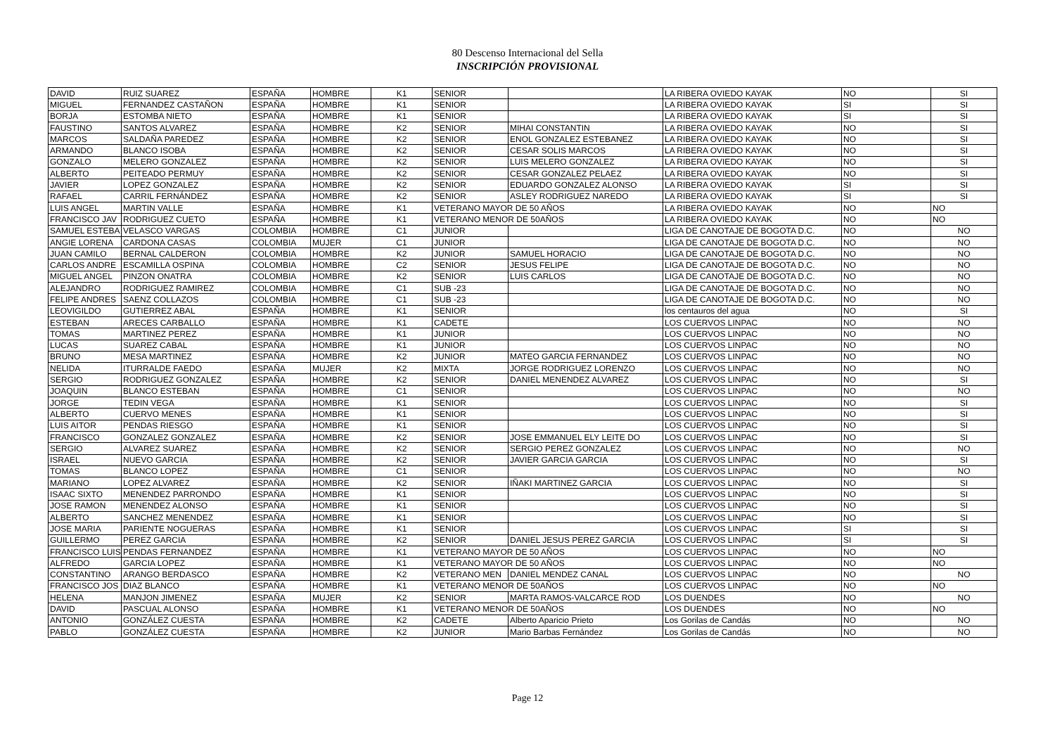80 Descenso Internacional del Sella
INSCRIPCIÓN PROVISIONAL
| DAVID | RUIZ SUAREZ | ESPAÑA | HOMBRE | K1 | SENIOR | | LA RIBERA OVIEDO KAYAK | NO | SI |
| MIGUEL | FERNANDEZ CASTAÑON | ESPAÑA | HOMBRE | K1 | SENIOR | | LA RIBERA OVIEDO KAYAK | SI | SI |
| BORJA | ESTOMBA NIETO | ESPAÑA | HOMBRE | K1 | SENIOR | | LA RIBERA OVIEDO KAYAK | SI | SI |
| FAUSTINO | SANTOS ALVAREZ | ESPAÑA | HOMBRE | K2 | SENIOR | MIHAI CONSTANTIN | LA RIBERA OVIEDO KAYAK | NO | SI |
| MARCOS | SALDAÑA PAREDEZ | ESPAÑA | HOMBRE | K2 | SENIOR | ENOL GONZALEZ ESTEBANEZ | LA RIBERA OVIEDO KAYAK | NO | SI |
| ARMANDO | BLANCO ISOBA | ESPAÑA | HOMBRE | K2 | SENIOR | CESAR SOLIS MARCOS | LA RIBERA OVIEDO KAYAK | NO | SI |
| GONZALO | MELERO GONZALEZ | ESPAÑA | HOMBRE | K2 | SENIOR | LUIS MELERO GONZALEZ | LA RIBERA OVIEDO KAYAK | NO | SI |
| ALBERTO | PEITEADO PERMUY | ESPAÑA | HOMBRE | K2 | SENIOR | CESAR GONZALEZ PELAEZ | LA RIBERA OVIEDO KAYAK | NO | SI |
| JAVIER | LOPEZ GONZALEZ | ESPAÑA | HOMBRE | K2 | SENIOR | EDUARDO GONZALEZ ALONSO | LA RIBERA OVIEDO KAYAK | SI | SI |
| RAFAEL | CARRIL FERNÁNDEZ | ESPAÑA | HOMBRE | K2 | SENIOR | ASLEY RODRIGUEZ NAREDO | LA RIBERA OVIEDO KAYAK | SI | SI |
| LUIS ANGEL | MARTIN VALLE | ESPAÑA | HOMBRE | K1 | VETERANO MAYOR DE 50 AÑOS | | LA RIBERA OVIEDO KAYAK | NO | NO |
| FRANCISCO JAV | RODRIGUEZ CUETO | ESPAÑA | HOMBRE | K1 | VETERANO MENOR DE 50AÑOS | | LA RIBERA OVIEDO KAYAK | NO | NO |
| SAMUEL ESTEBA | VELASCO VARGAS | COLOMBIA | HOMBRE | C1 | JUNIOR | | LIGA DE CANOTAJE DE BOGOTA D.C. | NO | NO |
| ANGIE LORENA | CARDONA CASAS | COLOMBIA | MUJER | C1 | JUNIOR | | LIGA DE CANOTAJE DE BOGOTA D.C. | NO | NO |
| JUAN CAMILO | BERNAL CALDERON | COLOMBIA | HOMBRE | K2 | JUNIOR | SAMUEL HORACIO | LIGA DE CANOTAJE DE BOGOTA D.C. | NO | NO |
| CARLOS ANDRE | ESCAMILLA OSPINA | COLOMBIA | HOMBRE | C2 | SENIOR | JESUS FELIPE | LIGA DE CANOTAJE DE BOGOTA D.C. | NO | NO |
| MIGUEL ANGEL | PINZON ONATRA | COLOMBIA | HOMBRE | K2 | SENIOR | LUIS CARLOS | LIGA DE CANOTAJE DE BOGOTA D.C. | NO | NO |
| ALEJANDRO | RODRIGUEZ RAMIREZ | COLOMBIA | HOMBRE | C1 | SUB -23 | | LIGA DE CANOTAJE DE BOGOTA D.C. | NO | NO |
| FELIPE ANDRES | SAENZ COLLAZOS | COLOMBIA | HOMBRE | C1 | SUB -23 | | LIGA DE CANOTAJE DE BOGOTA D.C. | NO | NO |
| LEOVIGILDO | GUTIERREZ ABAL | ESPAÑA | HOMBRE | K1 | SENIOR | | los centauros del agua | NO | SI |
| ESTEBAN | ARECES CARBALLO | ESPAÑA | HOMBRE | K1 | CADETE | | LOS CUERVOS LINPAC | NO | NO |
| TOMAS | MARTINEZ PEREZ | ESPAÑA | HOMBRE | K1 | JUNIOR | | LOS CUERVOS LINPAC | NO | NO |
| LUCAS | SUAREZ CABAL | ESPAÑA | HOMBRE | K1 | JUNIOR | | LOS CUERVOS LINPAC | NO | NO |
| BRUNO | MESA MARTINEZ | ESPAÑA | HOMBRE | K2 | JUNIOR | MATEO GARCIA FERNANDEZ | LOS CUERVOS LINPAC | NO | NO |
| NELIDA | ITURRALDE FAEDO | ESPAÑA | MUJER | K2 | MIXTA | JORGE RODRIGUEZ LORENZO | LOS CUERVOS LINPAC | NO | NO |
| SERGIO | RODRIGUEZ GONZALEZ | ESPAÑA | HOMBRE | K2 | SENIOR | DANIEL MENENDEZ ALVAREZ | LOS CUERVOS LINPAC | NO | SI |
| JOAQUIN | BLANCO ESTEBAN | ESPAÑA | HOMBRE | C1 | SENIOR | | LOS CUERVOS LINPAC | NO | NO |
| JORGE | TEDIN VEGA | ESPAÑA | HOMBRE | K1 | SENIOR | | LOS CUERVOS LINPAC | NO | SI |
| ALBERTO | CUERVO MENES | ESPAÑA | HOMBRE | K1 | SENIOR | | LOS CUERVOS LINPAC | NO | SI |
| LUIS AITOR | PENDAS RIESGO | ESPAÑA | HOMBRE | K1 | SENIOR | | LOS CUERVOS LINPAC | NO | SI |
| FRANCISCO | GONZALEZ GONZALEZ | ESPAÑA | HOMBRE | K2 | SENIOR | JOSE EMMANUEL ELY LEITE DO | LOS CUERVOS LINPAC | NO | SI |
| SERGIO | ALVAREZ SUAREZ | ESPAÑA | HOMBRE | K2 | SENIOR | SERGIO PEREZ GONZALEZ | LOS CUERVOS LINPAC | NO | NO |
| ISRAEL | NUEVO GARCIA | ESPAÑA | HOMBRE | K2 | SENIOR | JAVIER GARCIA GARCIA | LOS CUERVOS LINPAC | NO | SI |
| TOMAS | BLANCO LOPEZ | ESPAÑA | HOMBRE | C1 | SENIOR | | LOS CUERVOS LINPAC | NO | NO |
| MARIANO | LOPEZ ALVAREZ | ESPAÑA | HOMBRE | K2 | SENIOR | IÑAKI MARTINEZ GARCIA | LOS CUERVOS LINPAC | NO | SI |
| ISAAC SIXTO | MENENDEZ PARRONDO | ESPAÑA | HOMBRE | K1 | SENIOR | | LOS CUERVOS LINPAC | NO | SI |
| JOSE RAMON | MENENDEZ ALONSO | ESPAÑA | HOMBRE | K1 | SENIOR | | LOS CUERVOS LINPAC | NO | SI |
| ALBERTO | SANCHEZ MENENDEZ | ESPAÑA | HOMBRE | K1 | SENIOR | | LOS CUERVOS LINPAC | NO | SI |
| JOSE MARIA | PARIENTE NOGUERAS | ESPAÑA | HOMBRE | K1 | SENIOR | | LOS CUERVOS LINPAC | SI | SI |
| GUILLERMO | PEREZ GARCIA | ESPAÑA | HOMBRE | K2 | SENIOR | DANIEL JESUS PEREZ GARCIA | LOS CUERVOS LINPAC | SI | SI |
| FRANCISCO LUIS | PENDAS FERNANDEZ | ESPAÑA | HOMBRE | K1 | VETERANO MAYOR DE 50 AÑOS | | LOS CUERVOS LINPAC | NO | NO |
| ALFREDO | GARCIA LOPEZ | ESPAÑA | HOMBRE | K1 | VETERANO MAYOR DE 50 AÑOS | | LOS CUERVOS LINPAC | NO | NO |
| CONSTANTINO | ARANGO BERDASCO | ESPAÑA | HOMBRE | K2 | VETERANO MEN | DANIEL MENDEZ CANAL | LOS CUERVOS LINPAC | NO | NO |
| FRANCISCO JOS | DIAZ BLANCO | ESPAÑA | HOMBRE | K1 | VETERANO MENOR DE 50AÑOS | | LOS CUERVOS LINPAC | NO | NO |
| HELENA | MANJON JIMENEZ | ESPAÑA | MUJER | K2 | SENIOR | MARTA RAMOS-VALCARCE ROD | LOS DUENDES | NO | NO |
| DAVID | PASCUAL ALONSO | ESPAÑA | HOMBRE | K1 | VETERANO MENOR DE 50AÑOS | | LOS DUENDES | NO | NO |
| ANTONIO | GONZÁLEZ CUESTA | ESPAÑA | HOMBRE | K2 | CADETE | Alberto Aparicio Prieto | Los Gorilas de Candás | NO | NO |
| PABLO | GONZÁLEZ CUESTA | ESPAÑA | HOMBRE | K2 | JUNIOR | Mario Barbas Fernández | Los Gorilas de Candás | NO | NO |
Page 12